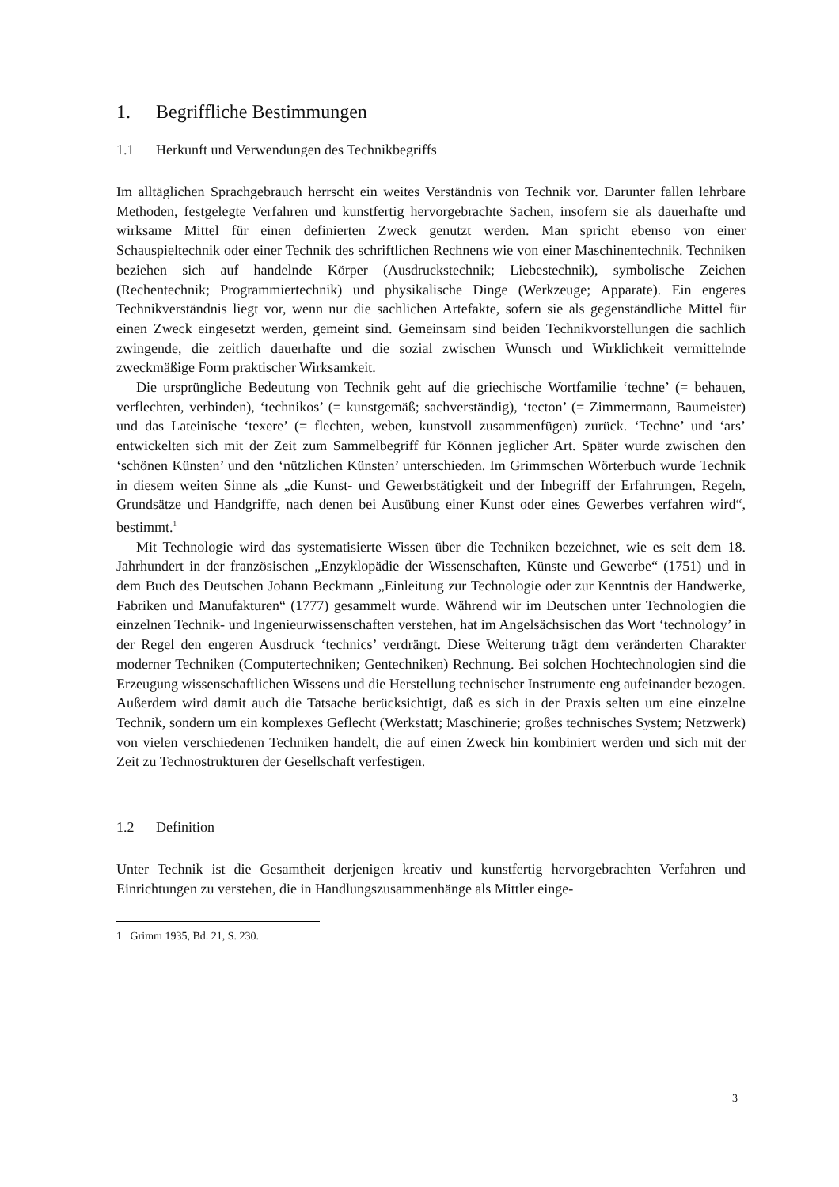1. Begriffliche Bestimmungen
1.1 Herkunft und Verwendungen des Technikbegriffs
Im alltäglichen Sprachgebrauch herrscht ein weites Verständnis von Technik vor. Darunter fallen lehrbare Methoden, festgelegte Verfahren und kunstfertig hervorgebrachte Sachen, insofern sie als dauerhafte und wirksame Mittel für einen definierten Zweck genutzt werden. Man spricht ebenso von einer Schauspieltechnik oder einer Technik des schriftlichen Rechnens wie von einer Maschinentechnik. Techniken beziehen sich auf handelnde Körper (Ausdruckstechnik; Liebestechnik), symbolische Zeichen (Rechentechnik; Programmiertechnik) und physikalische Dinge (Werkzeuge; Apparate). Ein engeres Technikverständnis liegt vor, wenn nur die sachlichen Artefakte, sofern sie als gegenständliche Mittel für einen Zweck eingesetzt werden, gemeint sind. Gemeinsam sind beiden Technikvorstellungen die sachlich zwingende, die zeitlich dauerhafte und die sozial zwischen Wunsch und Wirklichkeit vermittelnde zweckmäßige Form praktischer Wirksamkeit.
Die ursprüngliche Bedeutung von Technik geht auf die griechische Wortfamilie ‘techne’ (= behauen, verflechten, verbinden), ‘technikos’ (= kunstgemäß; sachverständig), ‘tecton’ (= Zimmermann, Baumeister) und das Lateinische ‘texere’ (= flechten, weben, kunstvoll zusammenfügen) zurück. ‘Techne’ und ‘ars’ entwickelten sich mit der Zeit zum Sammelbegriff für Können jeglicher Art. Später wurde zwischen den ‘schönen Künsten’ und den ‘nützlichen Künsten’ unterschieden. Im Grimmschen Wörterbuch wurde Technik in diesem weiten Sinne als „die Kunst- und Gewerbstätigkeit und der Inbegriff der Erfahrungen, Regeln, Grundsätze und Handgriffe, nach denen bei Ausübung einer Kunst oder eines Gewerbes verfahren wird“, bestimmt.<sup>1</sup>
Mit Technologie wird das systematisierte Wissen über die Techniken bezeichnet, wie es seit dem 18. Jahrhundert in der französischen „Enzyklopädie der Wissenschaften, Künste und Gewerbe“ (1751) und in dem Buch des Deutschen Johann Beckmann „Einleitung zur Technologie oder zur Kenntnis der Handwerke, Fabriken und Manufakturen“ (1777) gesammelt wurde. Während wir im Deutschen unter Technologien die einzelnen Technik- und Ingenieurwissenschaften verstehen, hat im Angelsächsischen das Wort ‘technology’ in der Regel den engeren Ausdruck ‘technics’ verdrängt. Diese Weiterung trägt dem veränderten Charakter moderner Techniken (Computertechniken; Gentechniken) Rechnung. Bei solchen Hochtechnologien sind die Erzeugung wissenschaftlichen Wissens und die Herstellung technischer Instrumente eng aufeinander bezogen. Außerdem wird damit auch die Tatsache berücksichtigt, daß es sich in der Praxis selten um eine einzelne Technik, sondern um ein komplexes Geflecht (Werkstatt; Maschinerie; großes technisches System; Netzwerk) von vielen verschiedenen Techniken handelt, die auf einen Zweck hin kombiniert werden und sich mit der Zeit zu Technostrukturen der Gesellschaft verfestigen.
1.2 Definition
Unter Technik ist die Gesamtheit derjenigen kreativ und kunstfertig hervorgebrachten Verfahren und Einrichtungen zu verstehen, die in Handlungszusammenhänge als Mittler einge-
1 Grimm 1935, Bd. 21, S. 230.
3